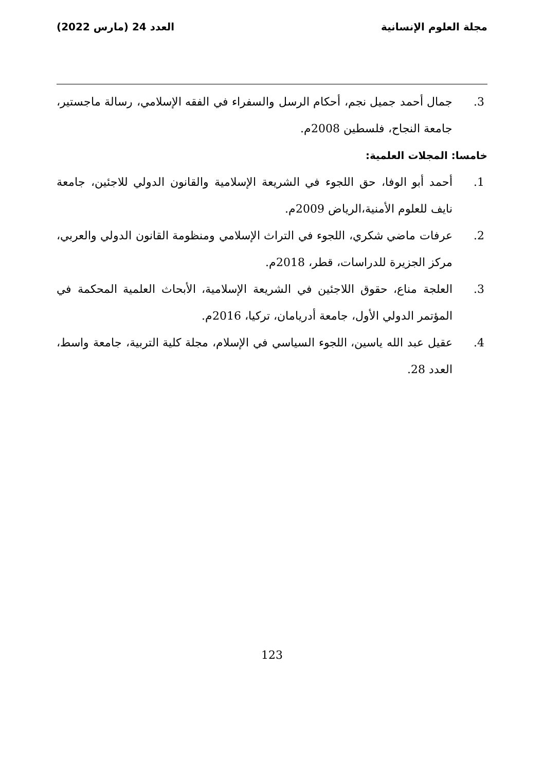مجلة العلوم الإنسانية العدد 24 (مارس 2022)
3. جمال أحمد جميل نجم، أحكام الرسل والسفراء في الفقه الإسلامي، رسالة ماجستير، جامعة النجاح، فلسطين 2008م.
خامسا: المجلات العلمية:
1. أحمد أبو الوفا، حق اللجوء في الشريعة الإسلامية والقانون الدولي للاجئين، جامعة نايف للعلوم الأمنية،الرياض 2009م.
2. عرفات ماضي شكري، اللجوء في التراث الإسلامي ومنظومة القانون الدولي والعربي، مركز الجزيرة للدراسات، قطر، 2018م.
3. العلجة مناع، حقوق اللاجئين في الشريعة الإسلامية، الأبحاث العلمية المحكمة في المؤتمر الدولي الأول، جامعة أدريامان، تركيا، 2016م.
4. عقيل عبد الله ياسين، اللجوء السياسي في الإسلام، مجلة كلية التربية، جامعة واسط، العدد 28.
123